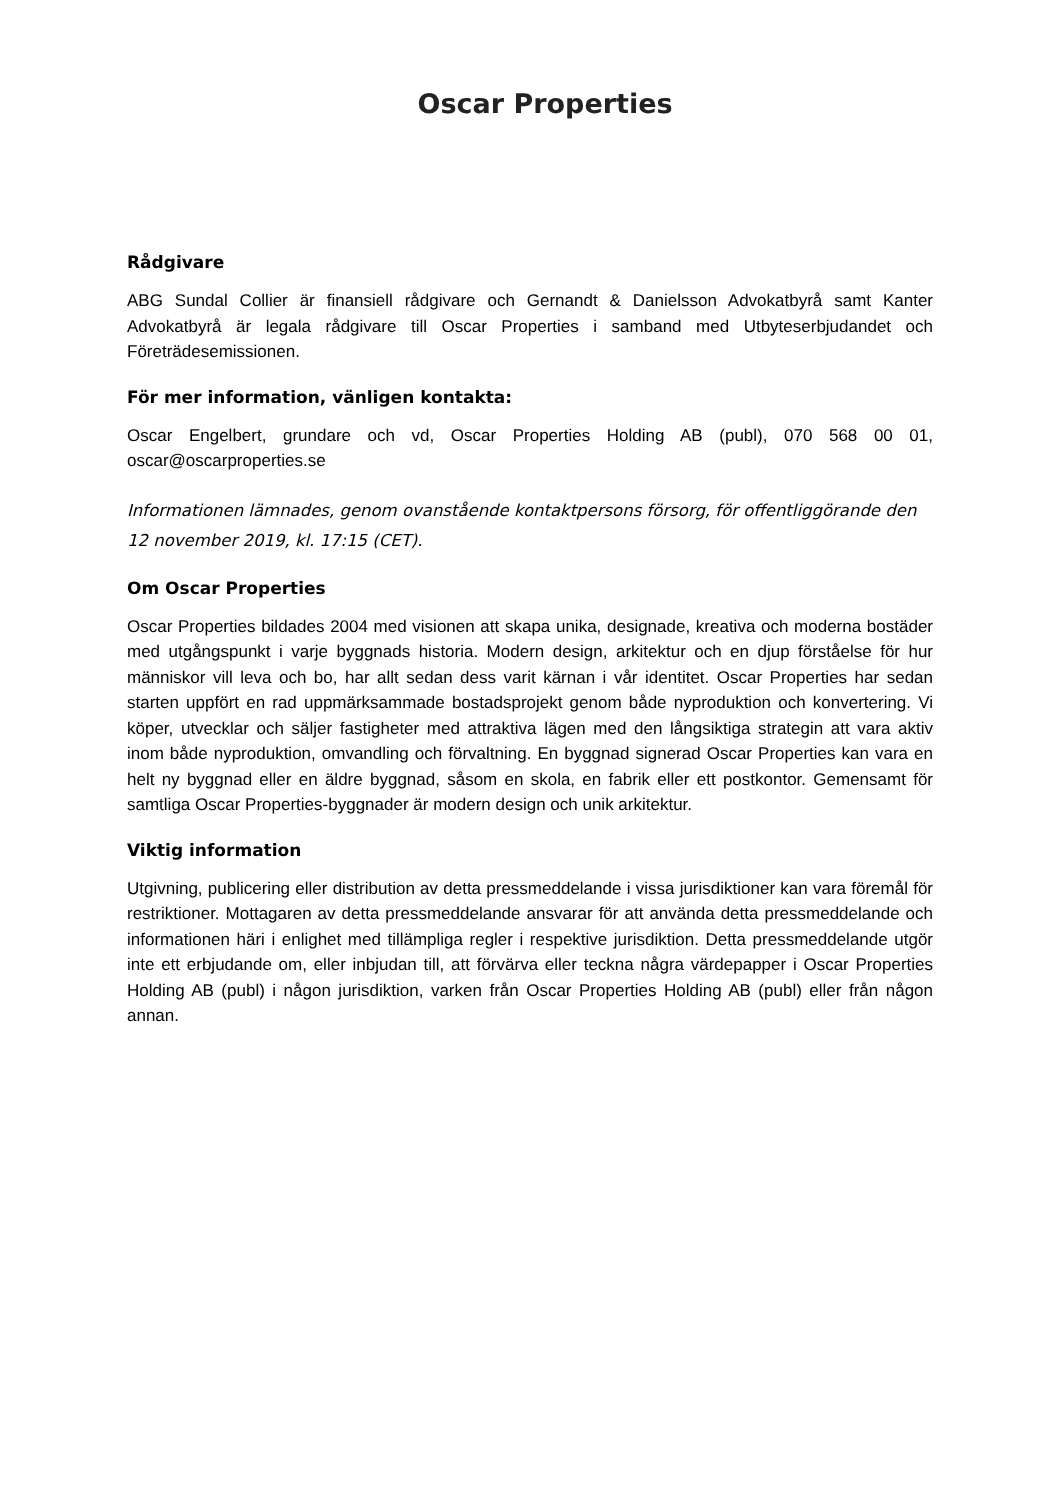Oscar Properties
Rådgivare
ABG Sundal Collier är finansiell rådgivare och Gernandt & Danielsson Advokatbyrå samt Kanter Advokatbyrå är legala rådgivare till Oscar Properties i samband med Utbyteserbjudandet och Företrädesemissionen.
För mer information, vänligen kontakta:
Oscar Engelbert, grundare och vd, Oscar Properties Holding AB (publ), 070 568 00 01, oscar@oscarproperties.se
Informationen lämnades, genom ovanstående kontaktpersons försorg, för offentliggörande den 12 november 2019, kl. 17:15 (CET).
Om Oscar Properties
Oscar Properties bildades 2004 med visionen att skapa unika, designade, kreativa och moderna bostäder med utgångspunkt i varje byggnads historia. Modern design, arkitektur och en djup förståelse för hur människor vill leva och bo, har allt sedan dess varit kärnan i vår identitet. Oscar Properties har sedan starten uppfört en rad uppmärksammade bostadsprojekt genom både nyproduktion och konvertering. Vi köper, utvecklar och säljer fastigheter med attraktiva lägen med den långsiktiga strategin att vara aktiv inom både nyproduktion, omvandling och förvaltning. En byggnad signerad Oscar Properties kan vara en helt ny byggnad eller en äldre byggnad, såsom en skola, en fabrik eller ett postkontor. Gemensamt för samtliga Oscar Properties-byggnader är modern design och unik arkitektur.
Viktig information
Utgivning, publicering eller distribution av detta pressmeddelande i vissa jurisdiktioner kan vara föremål för restriktioner. Mottagaren av detta pressmeddelande ansvarar för att använda detta pressmeddelande och informationen häri i enlighet med tillämpliga regler i respektive jurisdiktion. Detta pressmeddelande utgör inte ett erbjudande om, eller inbjudan till, att förvärva eller teckna några värdepapper i Oscar Properties Holding AB (publ) i någon jurisdiktion, varken från Oscar Properties Holding AB (publ) eller från någon annan.